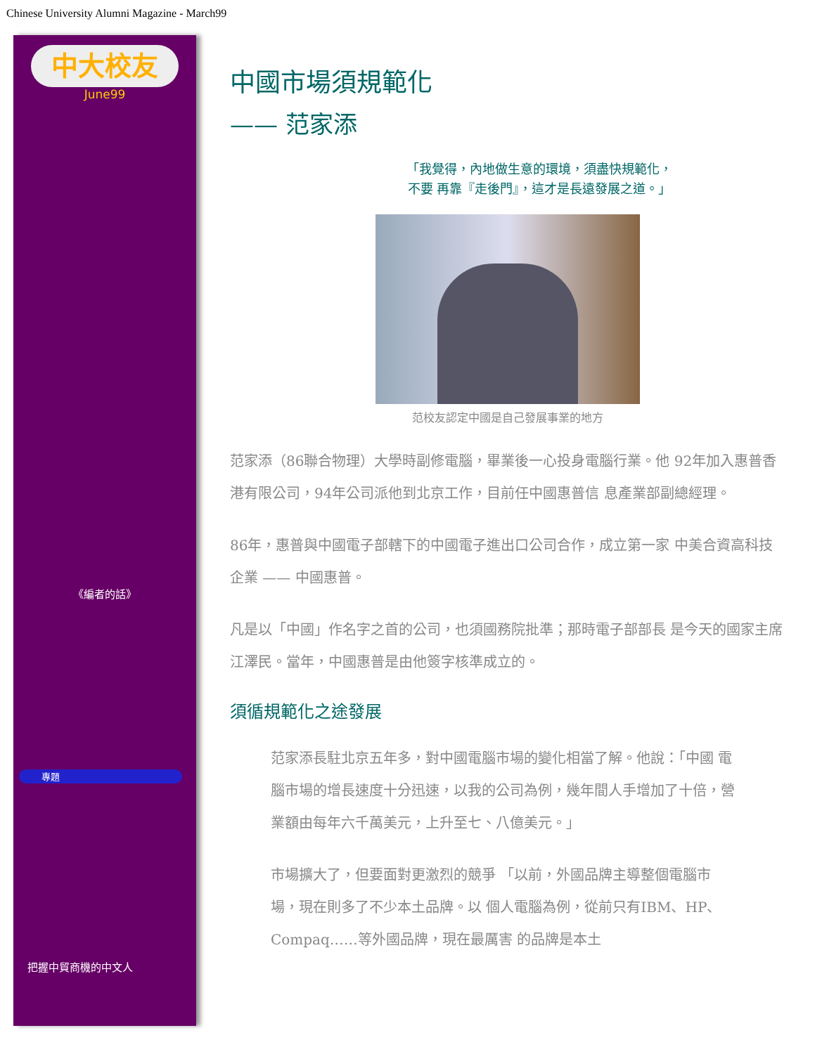Chinese University Alumni Magazine - March99
中大校友
June99
《編者的話》
專題
把握中貿商機的中文人
中國市場須規範化
—— 范家添
「我覺得，內地做生意的環境，須盡快規範化，
不要 再靠『走後門』，這才是長遠發展之道。」
范校友認定中國是自己發展事業的地方
范家添（86聯合物理）大學時副修電腦，畢業後一心投身電腦行業。他 92年加入惠普香港有限公司，94年公司派他到北京工作，目前任中國惠普信 息產業部副總經理。
86年，惠普與中國電子部轄下的中國電子進出口公司合作，成立第一家 中美合資高科技企業 —— 中國惠普。
凡是以「中國」作名字之首的公司，也須國務院批準；那時電子部部長 是今天的國家主席江澤民。當年，中國惠普是由他簽字核準成立的。
須循規範化之途發展
范家添長駐北京五年多，對中國電腦市場的變化相當了解。他說：「中國 電腦市場的增長速度十分迅速，以我的公司為例，幾年間人手增加了十倍，營 業額由每年六千萬美元，上升至七、八億美元。」
市場擴大了，但要面對更激烈的競爭 「以前，外國品牌主導整個電腦市場，現在則多了不少本土品牌。以 個人電腦為例，從前只有IBM、HP、Compaq……等外國品牌，現在最厲害 的品牌是本土